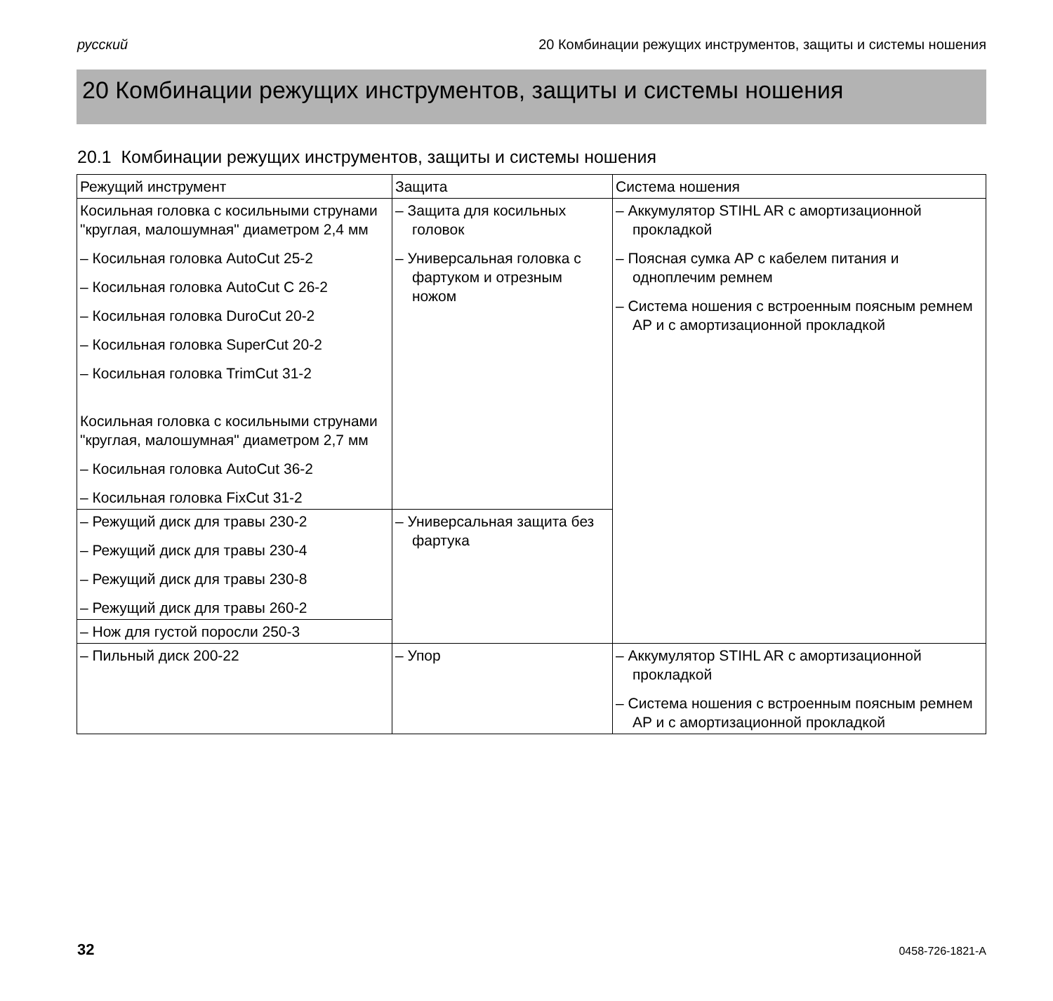русский 20 Комбинации режущих инструментов, защиты и системы ношения
20 Комбинации режущих инструментов, защиты и системы ношения
20.1 Комбинации режущих инструментов, защиты и системы ношения
| Режущий инструмент | Защита | Система ношения |
| --- | --- | --- |
| Косильная головка с косильными струнами "круглая, малошумная" диаметром 2,4 мм – Косильная головка AutoCut 25-2 – Косильная головка AutoCut C 26-2 – Косильная головка DuroCut 20-2 – Косильная головка SuperCut 20-2 – Косильная головка TrimCut 31-2 Косильная головка с косильными струнами "круглая, малошумная" диаметром 2,7 мм – Косильная головка AutoCut 36-2 – Косильная головка FixCut 31-2 | – Защита для косильных головок – Универсальная головка с фартуком и отрезным ножом | – Аккумулятор STIHL AR с амортизационной прокладкой – Поясная сумка AP с кабелем питания и одноплечим ремнем – Система ношения с встроенным поясным ремнем AP и с амортизационной прокладкой |
| – Режущий диск для травы 230-2 – Режущий диск для травы 230-4 – Режущий диск для травы 230-8 – Режущий диск для травы 260-2 | – Универсальная защита без фартука | |
| – Нож для густой поросли 250-3 | | |
| – Пильный диск 200-22 | – Упор | – Аккумулятор STIHL AR с амортизационной прокладкой – Система ношения с встроенным поясным ремнем AP и с амортизационной прокладкой |
32 0458-726-1821-A